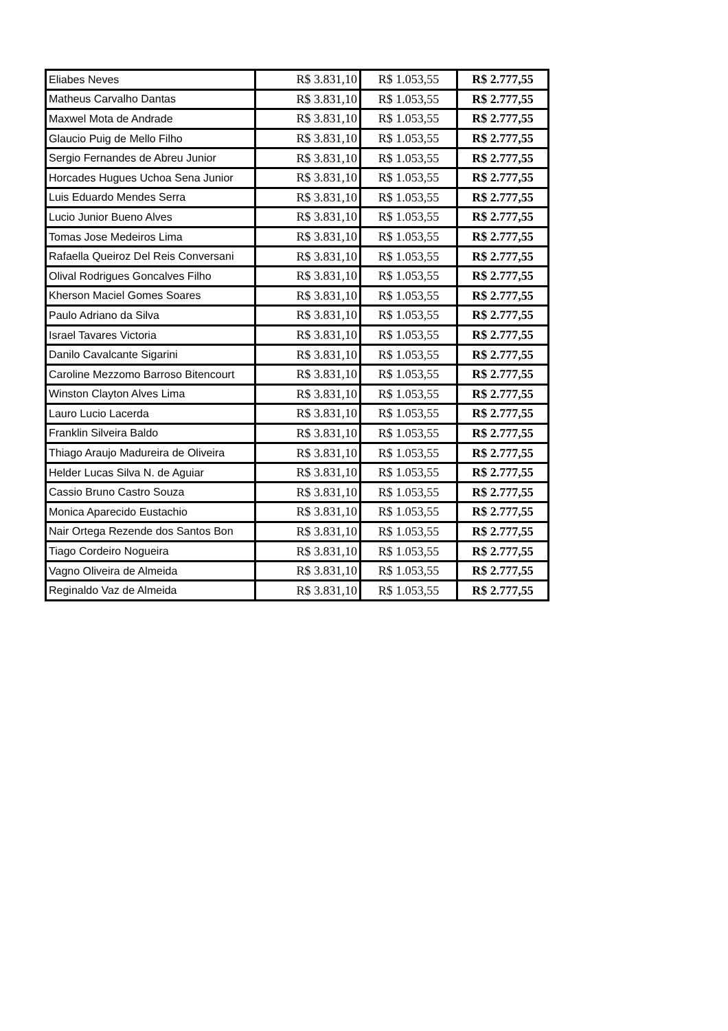| Eliabes Neves | R$ 3.831,10 | R$ 1.053,55 | R$ 2.777,55 |
| Matheus Carvalho Dantas | R$ 3.831,10 | R$ 1.053,55 | R$ 2.777,55 |
| Maxwel Mota de Andrade | R$ 3.831,10 | R$ 1.053,55 | R$ 2.777,55 |
| Glaucio Puig de Mello Filho | R$ 3.831,10 | R$ 1.053,55 | R$ 2.777,55 |
| Sergio Fernandes de Abreu Junior | R$ 3.831,10 | R$ 1.053,55 | R$ 2.777,55 |
| Horcades Hugues Uchoa Sena Junior | R$ 3.831,10 | R$ 1.053,55 | R$ 2.777,55 |
| Luis Eduardo Mendes Serra | R$ 3.831,10 | R$ 1.053,55 | R$ 2.777,55 |
| Lucio Junior Bueno Alves | R$ 3.831,10 | R$ 1.053,55 | R$ 2.777,55 |
| Tomas Jose Medeiros Lima | R$ 3.831,10 | R$ 1.053,55 | R$ 2.777,55 |
| Rafaella Queiroz Del Reis Conversani | R$ 3.831,10 | R$ 1.053,55 | R$ 2.777,55 |
| Olival Rodrigues Goncalves Filho | R$ 3.831,10 | R$ 1.053,55 | R$ 2.777,55 |
| Kherson Maciel Gomes Soares | R$ 3.831,10 | R$ 1.053,55 | R$ 2.777,55 |
| Paulo Adriano da Silva | R$ 3.831,10 | R$ 1.053,55 | R$ 2.777,55 |
| Israel Tavares Victoria | R$ 3.831,10 | R$ 1.053,55 | R$ 2.777,55 |
| Danilo Cavalcante Sigarini | R$ 3.831,10 | R$ 1.053,55 | R$ 2.777,55 |
| Caroline Mezzomo Barroso Bitencourt | R$ 3.831,10 | R$ 1.053,55 | R$ 2.777,55 |
| Winston Clayton Alves Lima | R$ 3.831,10 | R$ 1.053,55 | R$ 2.777,55 |
| Lauro Lucio Lacerda | R$ 3.831,10 | R$ 1.053,55 | R$ 2.777,55 |
| Franklin Silveira Baldo | R$ 3.831,10 | R$ 1.053,55 | R$ 2.777,55 |
| Thiago Araujo Madureira de Oliveira | R$ 3.831,10 | R$ 1.053,55 | R$ 2.777,55 |
| Helder Lucas Silva N. de Aguiar | R$ 3.831,10 | R$ 1.053,55 | R$ 2.777,55 |
| Cassio Bruno Castro Souza | R$ 3.831,10 | R$ 1.053,55 | R$ 2.777,55 |
| Monica Aparecido Eustachio | R$ 3.831,10 | R$ 1.053,55 | R$ 2.777,55 |
| Nair Ortega Rezende dos Santos Bon | R$ 3.831,10 | R$ 1.053,55 | R$ 2.777,55 |
| Tiago Cordeiro Nogueira | R$ 3.831,10 | R$ 1.053,55 | R$ 2.777,55 |
| Vagno Oliveira de Almeida | R$ 3.831,10 | R$ 1.053,55 | R$ 2.777,55 |
| Reginaldo Vaz de Almeida | R$ 3.831,10 | R$ 1.053,55 | R$ 2.777,55 |